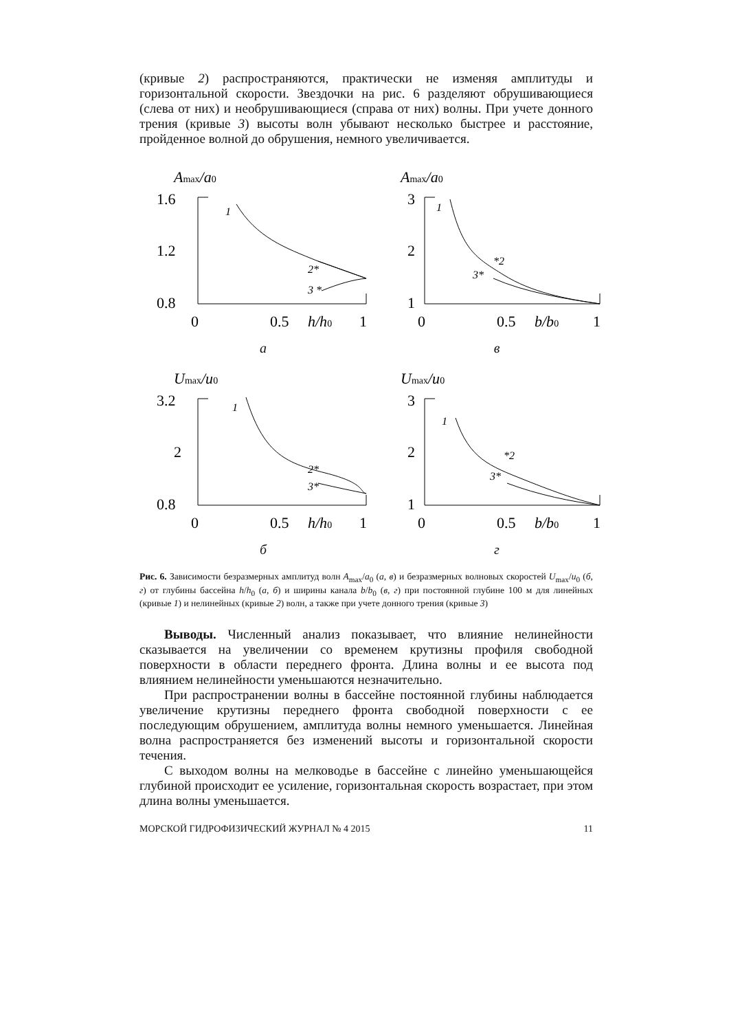(кривые 2) распространяются, практически не изменяя амплитуды и горизонтальной скорости. Звездочки на рис. 6 разделяют обрушивающиеся (слева от них) и необрушивающиеся (справа от них) волны. При учете донного трения (кривые 3) высоты волн убывают несколько быстрее и расстояние, пройденное волной до обрушения, немного увеличивается.
Amax/a0
1.6
1.2
0.8
1
2*
3 *
0
0.5
h/h0
1
Amax/a0
3
2
1
1
*2
3*
0
0.5
b/b0
1
а
в
Umax/u0
3.2
2
0.8
1
2*
3*
0
0.5
h/h0
1
Umax/u0
3
2
1
1
*2
3*
0
0.5
b/b0
1
б
г
Рис. 6. Зависимости безразмерных амплитуд волн A<sub>max</sub>/a<sub>0</sub> (а, в) и безразмерных волновых скоростей U<sub>max</sub>/u<sub>0</sub> (б, г) от глубины бассейна h/h<sub>0</sub> (а, б) и ширины канала b/b<sub>0</sub> (в, г) при постоянной глубине 100 м для линейных (кривые 1) и нелинейных (кривые 2) волн, а также при учете донного трения (кривые 3)
Выводы. Численный анализ показывает, что влияние нелинейности сказывается на увеличении со временем крутизны профиля свободной поверхности в области переднего фронта. Длина волны и ее высота под влиянием нелинейности уменьшаются незначительно.
При распространении волны в бассейне постоянной глубины наблюдается увеличение крутизны переднего фронта свободной поверхности с ее последующим обрушением, амплитуда волны немного уменьшается. Линейная волна распространяется без изменений высоты и горизонтальной скорости течения.
С выходом волны на мелководье в бассейне с линейно уменьшающейся глубиной происходит ее усиление, горизонтальная скорость возрастает, при этом длина волны уменьшается.
МОРСКОЙ ГИДРОФИЗИЧЕСКИЙ ЖУРНАЛ № 4 2015 11